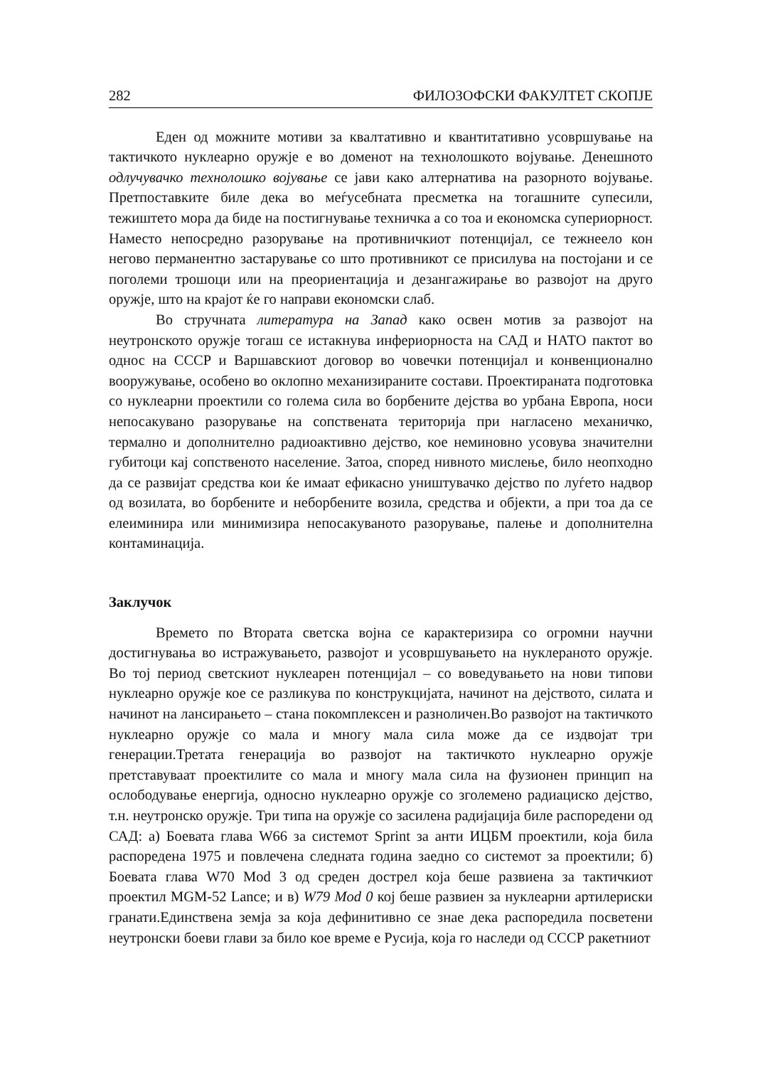282 ФИЛОЗОФСКИ ФАКУЛТЕТ СКОПЈЕ
Еден од можните мотиви за квалтативно и квантитативно усовршување на тактичкото нуклеарно оружје е во доменот на технолошкото војување. Денешното одлучувачко технолошко војување се јави како алтернатива на разорното војување. Претпоставките биле дека во меѓусебната пресметка на тогашните супесили, тежиштето мора да биде на постигнување техничка а со тоа и економска супериорност. Наместо непосредно разорување на противничкиот потенцијал, се тежнеело кон негово перманентно застарување со што противникот се присилува на постојани и се поголеми трошоци или на преориентација и дезангажирање во развојот на друго оружје, што на крајот ќе го направи економски слаб.
Во стручната литература на Запад како освен мотив за развојот на неутронското оружје тогаш се истакнува инфериорноста на САД и НАТО пактот во однос на СССР и Варшавскиот договор во човечки потенцијал и конвенционално вооружување, особено во оклопно механизираните состави. Проектираната подготовка со нуклеарни проектили со голема сила во борбените дејства во урбана Европа, носи непосакувано разорување на сопствената територија при нагласено механичко, термално и дополнително радиоактивно дејство, кое неминовно усовува значителни губитоци кај сопственото население. Затоа, според нивното мислење, било неопходно да се развијат средства кои ќе имаат ефикасно уништувачко дејство по луѓето надвор од возилата, во борбените и неборбените возила, средства и објекти, а при тоа да се елеиминира или минимизира непосакуваното разорување, палење и дополнителна контаминација.
Заклучок
Времето по Втората светска војна се карактеризира со огромни научни достигнувања во истражувањето, развојот и усовршувањето на нуклераното оружје. Во тој период светскиот нуклеарен потенцијал – со воведувањето на нови типови нуклеарно оружје кое се разликува по конструкцијата, начинот на дејството, силата и начинот на лансирањето – стана покомплексен и разноличен.Во развојот на тактичкото нуклеарно оружје со мала и многу мала сила може да се издвојат три генерации.Третата генерација во развојот на тактичкото нуклеарно оружје претставуваат проектилите со мала и многу мала сила на фузионен принцип на ослободување енергија, односно нуклеарно оружје со зголемено радиациско дејство, т.н. неутронско оружје. Три типа на оружје со засилена радијација биле распоредени од САД: а) Боевата глава W66 за системот Sprint за анти ИЦБМ проектили, која била распоредена 1975 и повлечена следната година заедно со системот за проектили; б) Боевата глава W70 Mod 3 од среден дострел која беше развиена за тактичкиот проектил MGM-52 Lance; и в) W79 Mod 0 кој беше развиен за нуклеарни артилериски гранати.Единствена земја за која дефинитивно се знае дека распоредила посветени неутронски боеви глави за било кое време е Русија, која го наследи од СССР ракетниот